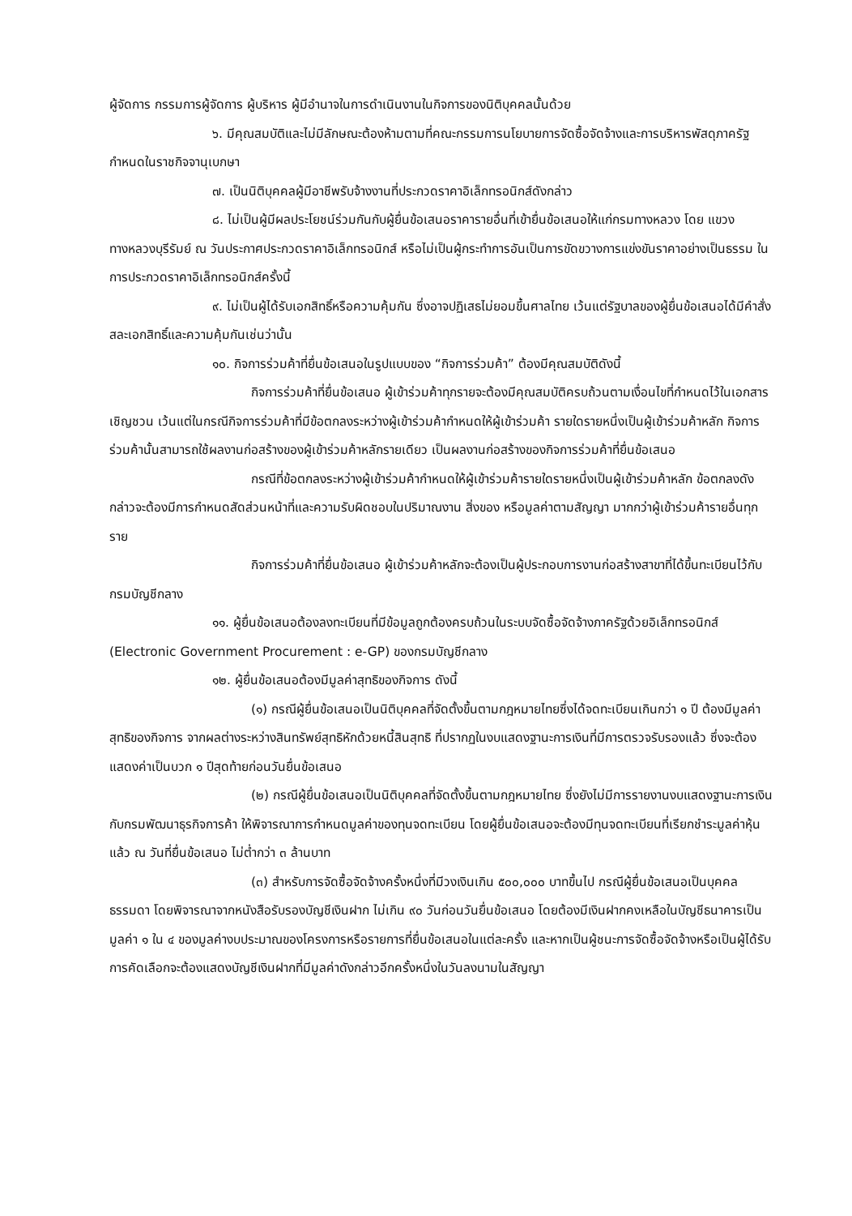ผู้จัดการ กรรมการผู้จัดการ ผู้บริหาร ผู้มีอำนาจในการดำเนินงานในกิจการของนิติบุคคลนั้นด้วย
๖. มีคุณสมบัติและไม่มีลักษณะต้องห้ามตามที่คณะกรรมการนโยบายการจัดซื้อจัดจ้างและการบริหารพัสดุภาครัฐกำหนดในราชกิจจานุเบกษา
๗. เป็นนิติบุคคลผู้มีอาชีพรับจ้างงานที่ประกวดราคาอิเล็กทรอนิกส์ดังกล่าว
๘. ไม่เป็นผู้มีผลประโยชน์ร่วมกันกับผู้ยื่นข้อเสนอราคารายอื่นที่เข้ายื่นข้อเสนอให้แก่กรมทางหลวง โดย แขวงทางหลวงบุรีรัมย์ ณ วันประกาศประกวดราคาอิเล็กทรอนิกส์ หรือไม่เป็นผู้กระทำการอันเป็นการขัดขวางการแข่งขันราคาอย่างเป็นธรรม ในการประกวดราคาอิเล็กทรอนิกส์ครั้งนี้
๙. ไม่เป็นผู้ได้รับเอกสิทธิ์หรือความคุ้มกัน ซึ่งอาจปฏิเสธไม่ยอมขึ้นศาลไทย เว้นแต่รัฐบาลของผู้ยื่นข้อเสนอได้มีคำสั่งสละเอกสิทธิ์และความคุ้มกันเช่นว่านั้น
๑๐. กิจการร่วมค้าที่ยื่นข้อเสนอในรูปแบบของ “กิจการร่วมค้า” ต้องมีคุณสมบัติดังนี้
กิจการร่วมค้าที่ยื่นข้อเสนอ ผู้เข้าร่วมค้าทุกรายจะต้องมีคุณสมบัติครบถ้วนตามเงื่อนไขที่กำหนดไว้ในเอกสารเชิญชวน เว้นแต่ในกรณีกิจการร่วมค้าที่มีข้อตกลงระหว่างผู้เข้าร่วมค้ากำหนดให้ผู้เข้าร่วมค้า รายใดรายหนึ่งเป็นผู้เข้าร่วมค้าหลัก กิจการร่วมค้านั้นสามารถใช้ผลงานก่อสร้างของผู้เข้าร่วมค้าหลักรายเดียว เป็นผลงานก่อสร้างของกิจการร่วมค้าที่ยื่นข้อเสนอ
กรณีที่ข้อตกลงระหว่างผู้เข้าร่วมค้ากำหนดให้ผู้เข้าร่วมค้ารายใดรายหนึ่งเป็นผู้เข้าร่วมค้าหลัก ข้อตกลงดังกล่าวจะต้องมีการกำหนดสัดส่วนหน้าที่และความรับผิดชอบในปริมาณงาน สิ่งของ หรือมูลค่าตามสัญญา มากกว่าผู้เข้าร่วมค้ารายอื่นทุกราย
กิจการร่วมค้าที่ยื่นข้อเสนอ ผู้เข้าร่วมค้าหลักจะต้องเป็นผู้ประกอบการงานก่อสร้างสาขาที่ได้ขึ้นทะเบียนไว้กับกรมบัญชีกลาง
๑๑. ผู้ยื่นข้อเสนอต้องลงทะเบียนที่มีข้อมูลถูกต้องครบถ้วนในระบบจัดซื้อจัดจ้างภาครัฐด้วยอิเล็กทรอนิกส์ (Electronic Government Procurement : e-GP) ของกรมบัญชีกลาง
๑๒. ผู้ยื่นข้อเสนอต้องมีมูลค่าสุทธิของกิจการ ดังนี้
(๑) กรณีผู้ยื่นข้อเสนอเป็นนิติบุคคลที่จัดตั้งขึ้นตามกฎหมายไทยซึ่งได้จดทะเบียนเกินกว่า ๑ ปี ต้องมีมูลค่าสุทธิของกิจการ จากผลต่างระหว่างสินทรัพย์สุทธิหักด้วยหนี้สินสุทธิ ที่ปรากฏในงบแสดงฐานะการเงินที่มีการตรวจรับรองแล้ว ซึ่งจะต้องแสดงค่าเป็นบวก ๑ ปีสุดท้ายก่อนวันยื่นข้อเสนอ
(๒) กรณีผู้ยื่นข้อเสนอเป็นนิติบุคคลที่จัดตั้งขึ้นตามกฎหมายไทย ซึ่งยังไม่มีการรายงานงบแสดงฐานะการเงินกับกรมพัฒนาธุรกิจการค้า ให้พิจารณาการกำหนดมูลค่าของทุนจดทะเบียน โดยผู้ยื่นข้อเสนอจะต้องมีทุนจดทะเบียนที่เรียกชำระมูลค่าหุ้นแล้ว ณ วันที่ยื่นข้อเสนอ ไม่ต่ำกว่า ๓ ล้านบาท
(๓) สำหรับการจัดซื้อจัดจ้างครั้งหนึ่งที่มีวงเงินเกิน ๕๐๐,๐๐๐ บาทขึ้นไป กรณีผู้ยื่นข้อเสนอเป็นบุคคลธรรมดา โดยพิจารณาจากหนังสือรับรองบัญชีเงินฝาก ไม่เกิน ๙๐ วันก่อนวันยื่นข้อเสนอ โดยต้องมีเงินฝากคงเหลือในบัญชีธนาคารเป็นมูลค่า ๑ ใน ๔ ของมูลค่างบประมาณของโครงการหรือรายการที่ยื่นข้อเสนอในแต่ละครั้ง และหากเป็นผู้ชนะการจัดซื้อจัดจ้างหรือเป็นผู้ได้รับการคัดเลือกจะต้องแสดงบัญชีเงินฝากที่มีมูลค่าดังกล่าวอีกครั้งหนึ่งในวันลงนามในสัญญา